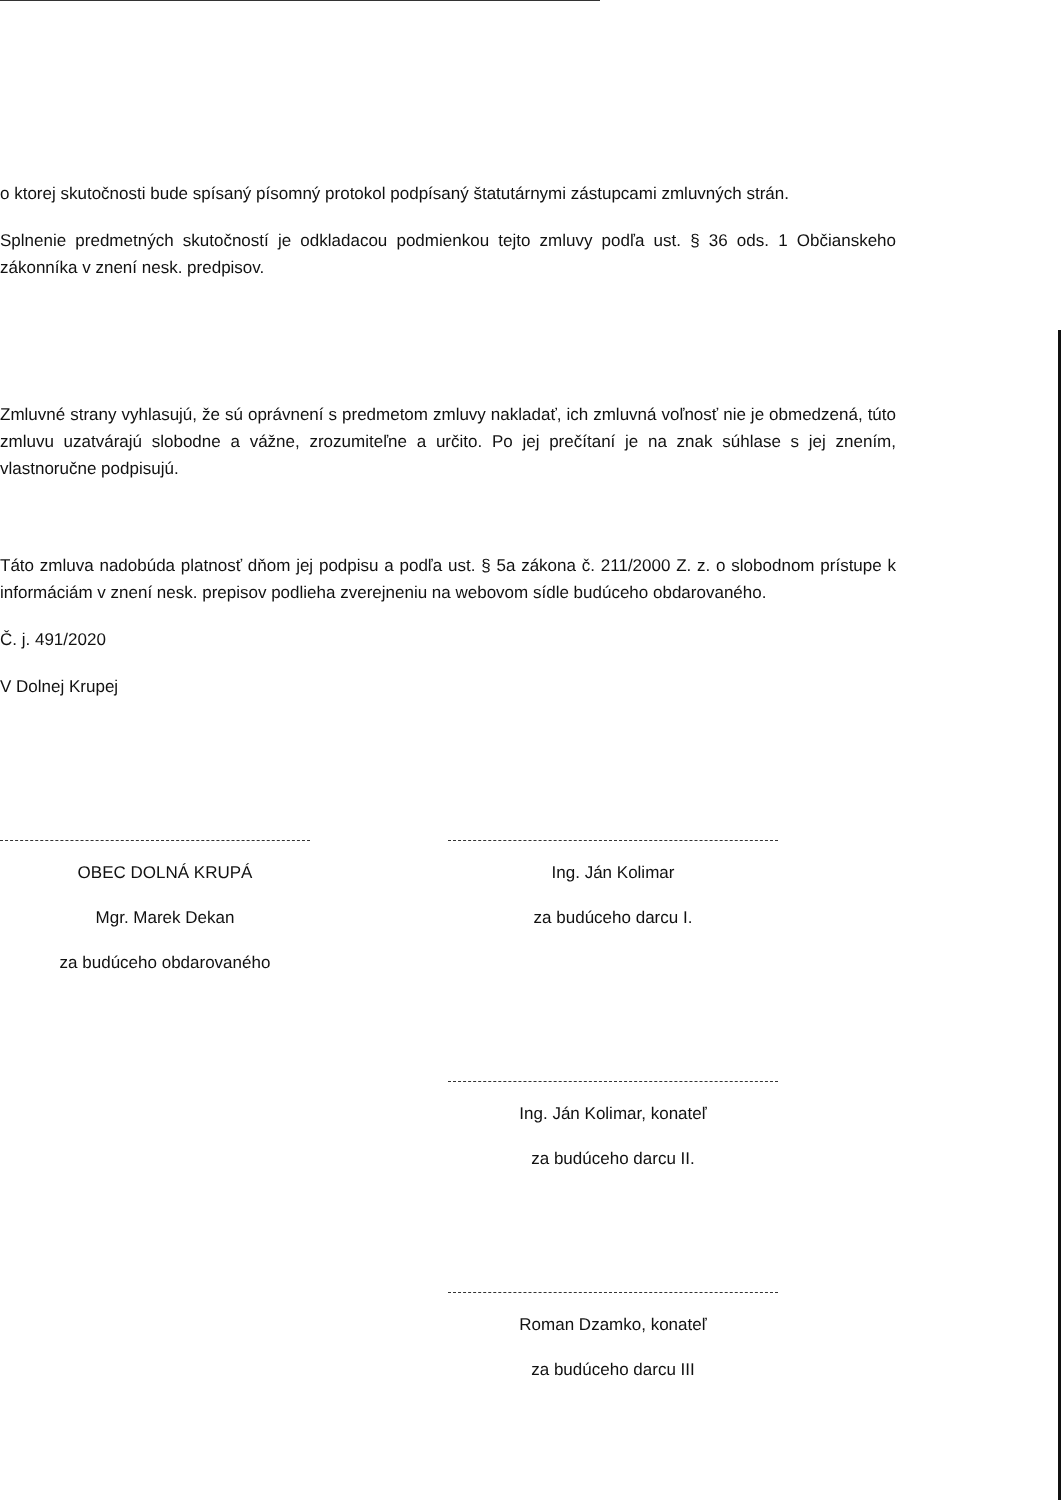o ktorej skutočnosti bude spísaný písomný protokol podpísaný štatutárnymi zástupcami zmluvných strán.
Splnenie predmetných skutočností je odkladacou podmienkou tejto zmluvy podľa ust. § 36 ods. 1 Občianskeho zákonníka v znení nesk. predpisov.
Zmluvné strany vyhlasujú, že sú oprávnení s predmetom zmluvy nakladať, ich zmluvná voľnosť nie je obmedzená, túto zmluvu uzatvárajú slobodne a vážne, zrozumiteľne a určito. Po jej prečítaní je na znak súhlase s jej znením, vlastnoručne podpisujú.
Táto zmluva nadobúda platnosť dňom jej podpisu a podľa ust. § 5a zákona č. 211/2000 Z. z. o slobodnom prístupe k informáciám v znení nesk. prepisov podlieha zverejneniu na webovom sídle budúceho obdarovaného.
Č. j. 491/2020
V Dolnej Krupej
OBEC DOLNÁ KRUPÁ
Mgr. Marek Dekan
za budúceho obdarovaného
Ing. Ján Kolimar
za budúceho darcu I.
Ing. Ján Kolimar, konateľ
za budúceho darcu II.
Roman Dzamko, konateľ
za budúceho darcu III